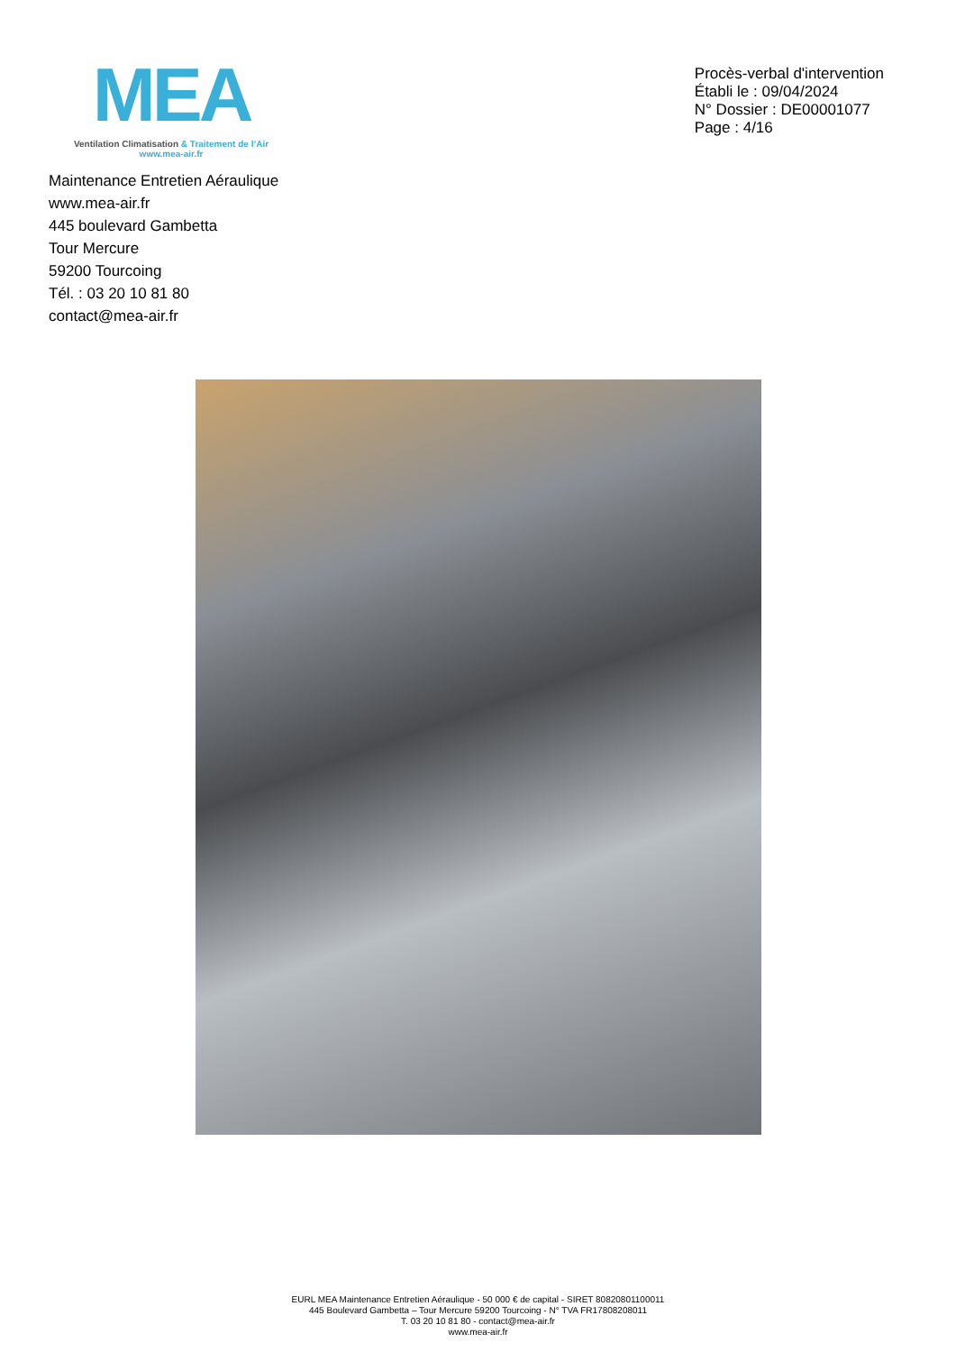MEA
Ventilation Climatisation & Traitement de l’Air
www.mea-air.fr
Procès-verbal d'intervention
Établi le : 09/04/2024
N° Dossier : DE00001077
Page : 4/16
Maintenance Entretien Aéraulique
www.mea-air.fr
445 boulevard Gambetta
Tour Mercure
59200 Tourcoing
Tél. : 03 20 10 81 80
contact@mea-air.fr
EURL MEA Maintenance Entretien Aéraulique - 50 000 € de capital - SIRET 80820801100011
445 Boulevard Gambetta – Tour Mercure 59200 Tourcoing - N° TVA FR17808208011
T. 03 20 10 81 80 - contact@mea-air.fr
www.mea-air.fr